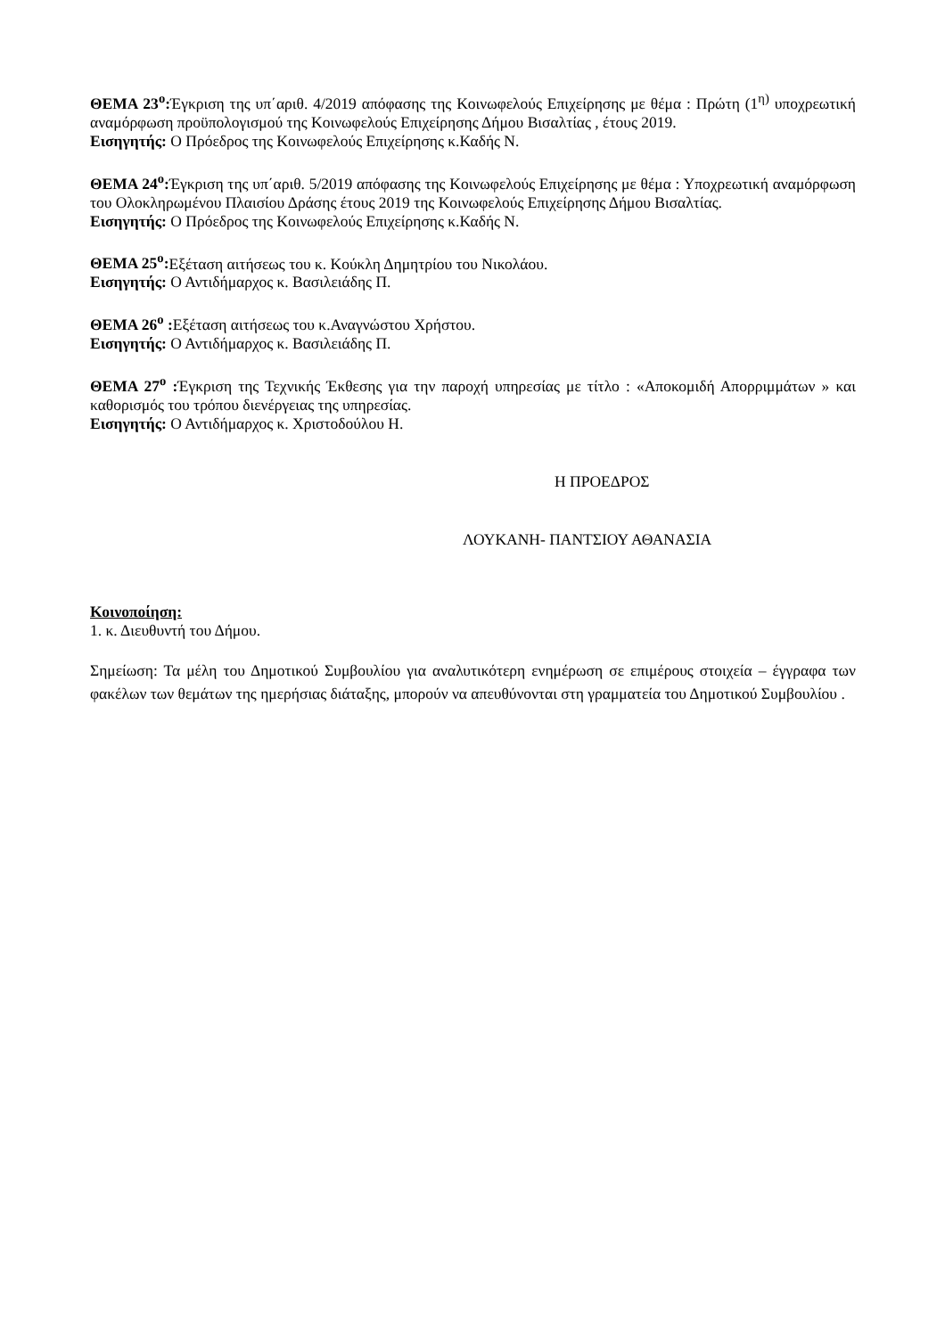ΘΕΜΑ 23<sup>ο</sup>: Έγκριση της υπ΄αριθ. 4/2019 απόφασης της Κοινωφελούς Επιχείρησης με θέμα : Πρώτη (1<sup>η)</sup> υποχρεωτική αναμόρφωση προϋπολογισμού της Κοινωφελούς Επιχείρησης Δήμου Βισαλτίας , έτους 2019.
Εισηγητής: Ο Πρόεδρος της Κοινωφελούς Επιχείρησης κ.Καδής Ν.
ΘΕΜΑ 24<sup>ο</sup>: Έγκριση της υπ΄αριθ. 5/2019 απόφασης της Κοινωφελούς Επιχείρησης με θέμα : Υποχρεωτική αναμόρφωση του Ολοκληρωμένου Πλαισίου Δράσης έτους 2019 της Κοινωφελούς Επιχείρησης Δήμου Βισαλτίας.
Εισηγητής: Ο Πρόεδρος της Κοινωφελούς Επιχείρησης κ.Καδής Ν.
ΘΕΜΑ 25<sup>ο</sup>: Εξέταση αιτήσεως του κ. Κούκλη Δημητρίου του Νικολάου.
Εισηγητής: Ο Αντιδήμαρχος κ. Βασιλειάδης Π.
ΘΕΜΑ 26<sup>ο</sup> : Εξέταση αιτήσεως του κ.Αναγνώστου Χρήστου.
Εισηγητής: Ο Αντιδήμαρχος κ. Βασιλειάδης Π.
ΘΕΜΑ 27<sup>ο</sup> : Έγκριση της Τεχνικής Έκθεσης για την παροχή υπηρεσίας με τίτλο : «Αποκομιδή Απορριμμάτων » και καθορισμός του τρόπου διενέργειας της υπηρεσίας.
Εισηγητής: Ο Αντιδήμαρχος κ. Χριστοδούλου Η.
Η ΠΡΟΕΔΡΟΣ
ΛΟΥΚΑΝΗ- ΠΑΝΤΣΙΟΥ ΑΘΑΝΑΣΙΑ
Κοινοποίηση:
1. κ. Διευθυντή του Δήμου.
Σημείωση: Τα μέλη του Δημοτικού Συμβουλίου για αναλυτικότερη ενημέρωση σε επιμέρους στοιχεία – έγγραφα των φακέλων των θεμάτων της ημερήσιας διάταξης, μπορούν να απευθύνονται στη γραμματεία του Δημοτικού Συμβουλίου .